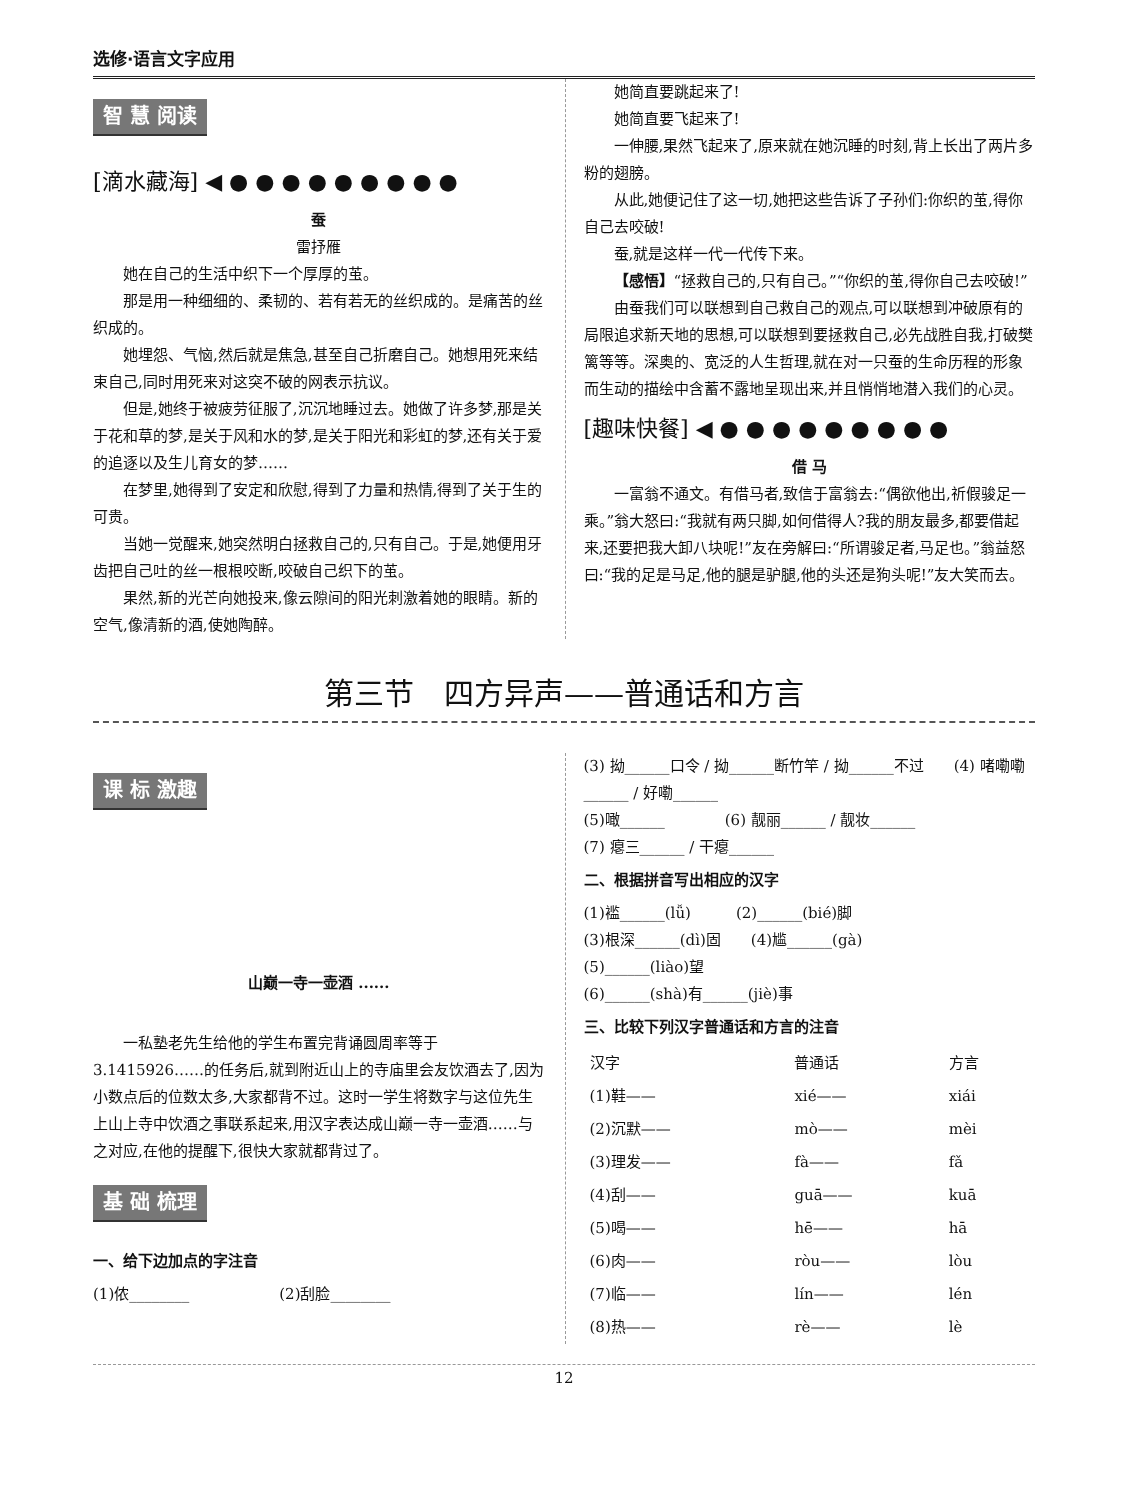选修·语言文字应用
智 慧 阅读
[滴水藏海] ◀ ● ● ● ● ● ● ● ● ●
蚕
雷抒雁
她在自己的生活中织下一个厚厚的茧。
那是用一种细细的、柔韧的、若有若无的丝织成的。是痛苦的丝织成的。
她埋怨、气恼,然后就是焦急,甚至自己折磨自己。她想用死来结束自己,同时用死来对这突不破的网表示抗议。
但是,她终于被疲劳征服了,沉沉地睡过去。她做了许多梦,那是关于花和草的梦,是关于风和水的梦,是关于阳光和彩虹的梦,还有关于爱的追逐以及生儿育女的梦……
在梦里,她得到了安定和欣慰,得到了力量和热情,得到了关于生的可贵。
当她一觉醒来,她突然明白拯救自己的,只有自己。于是,她便用牙齿把自己吐的丝一根根咬断,咬破自己织下的茧。
果然,新的光芒向她投来,像云隙间的阳光刺激着她的眼睛。新的空气,像清新的酒,使她陶醉。
她简直要跳起来了!
她简直要飞起来了!
一伸腰,果然飞起来了,原来就在她沉睡的时刻,背上长出了两片多粉的翅膀。
从此,她便记住了这一切,她把这些告诉了子孙们:你织的茧,得你自己去咬破!
蚕,就是这样一代一代传下来。
【感悟】“拯救自己的,只有自己。”“你织的茧,得你自己去咬破!”
由蚕我们可以联想到自己救自己的观点,可以联想到冲破原有的局限追求新天地的思想,可以联想到要拯救自己,必先战胜自我,打破樊篱等等。深奥的、宽泛的人生哲理,就在对一只蚕的生命历程的形象而生动的描绘中含蓄不露地呈现出来,并且悄悄地潜入我们的心灵。
[趣味快餐] ◀ ● ● ● ● ● ● ● ● ●
借 马
一富翁不通文。有借马者,致信于富翁去:“偶欲他出,祈假骏足一乘。”翁大怒曰:“我就有两只脚,如何借得人?我的朋友最多,都要借起来,还要把我大卸八块呢!”友在旁解曰:“所谓骏足者,马足也。”翁益怒曰:“我的足是马足,他的腿是驴腿,他的头还是狗头呢!”友大笑而去。
第三节　四方异声——普通话和方言
课 标 激趣
山巅一寺一壶酒 ......
一私塾老先生给他的学生布置完背诵圆周率等于3.1415926……的任务后,就到附近山上的寺庙里会友饮酒去了,因为小数点后的位数太多,大家都背不过。这时一学生将数字与这位先生上山上寺中饮酒之事联系起来,用汉字表达成山巅一寺一壶酒……与之对应,在他的提醒下,很快大家就都背过了。
基 础 梳理
一、给下边加点的字注音
(1)侬________　　　　　　(2)刮脸________
(3) 拗______口令 / 拗______断竹竿 / 拗______不过　　(4) 啫嘞嘞______ / 好嘞______
(5)噉______　　　　(6) 靓丽______ / 靓妆______
(7) 瘪三______ / 干瘪______
二、根据拼音写出相应的汉字
(1)褴______(lǚ)　　　(2)______(bié)脚
(3)根深______(dì)固　　(4)尴______(gà)
(5)______(liào)望
(6)______(shà)有______(jiè)事
三、比较下列汉字普通话和方言的注音
| 汉字 | 普通话 | 方言 |
| --- | --- | --- |
| (1)鞋—— | xié—— | xiái |
| (2)沉默—— | mò—— | mèi |
| (3)理发—— | fà—— | fǎ |
| (4)刮—— | guā—— | kuā |
| (5)喝—— | hē—— | hā |
| (6)肉—— | ròu—— | lòu |
| (7)临—— | lín—— | lén |
| (8)热—— | rè—— | lè |
12